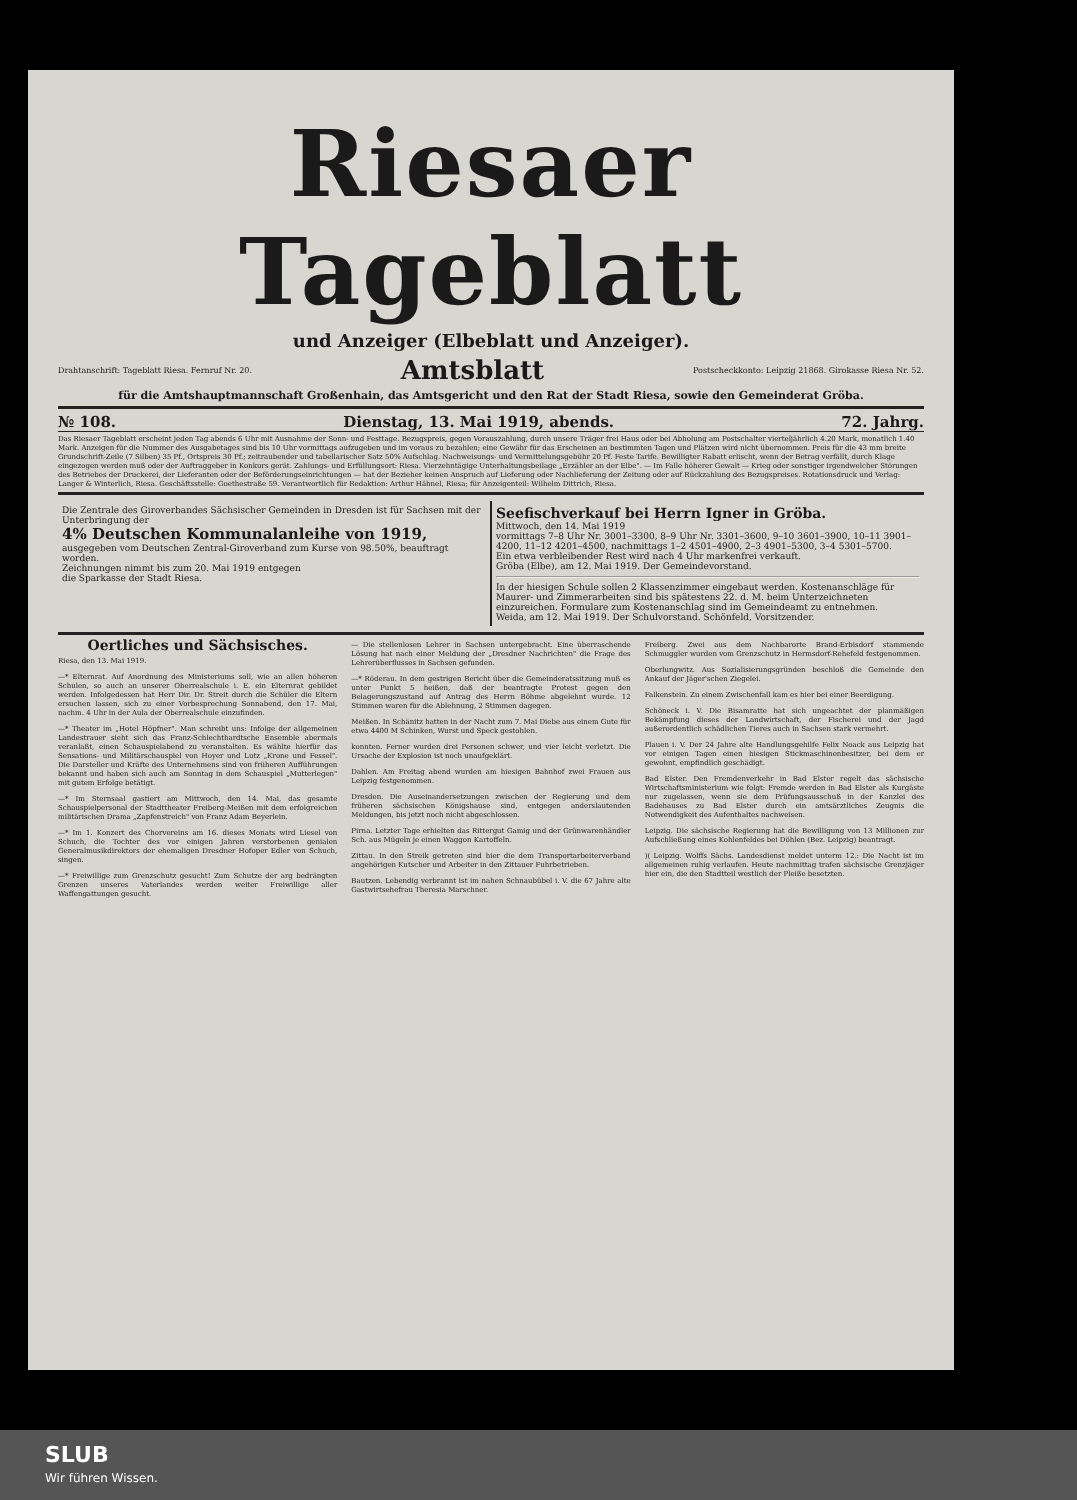Riesaer Tageblatt
und Anzeiger (Elbeblatt und Anzeiger).
Drahtanschrift: Tageblatt Riesa. Fernruf Nr. 20. Amtsblatt Postscheckkonto: Leipzig 21868. Girokasse Riesa Nr. 52.
für die Amtshauptmannschaft Großenhain, das Amtsgericht und den Rat der Stadt Riesa, sowie den Gemeinderat Gröba.
№ 108. Dienstag, 13. Mai 1919, abends. 72. Jahrg.
Das Riesaer Tageblatt erscheint jeden Tag abends 6 Uhr mit Ausnahme der Sonn- und Festtage. Bezugspreis, gegen Vorauszahlung, durch unsere Träger frei Haus oder bei Abholung am Postschalter vierteljährlich 4.20 Mark, monatlich 1.40 Mark. Anzeigen für die Nummer des Ausgabetages sind bis 10 Uhr vormittags aufzugeben und im voraus zu bezahlen; eine Gewähr für das Erscheinen an bestimmten Tagen und Plätzen wird nicht übernommen. Preis für die 43 mm breite Grundschrift-Zeile (7 Silben) 35 Pf., Ortspreis 30 Pf.; zeitraubender und tabellarischer Satz 50% Aufschlag. Nachweisungs- und Vermittelungsgebühr 20 Pf. Feste Tarife. Bewilligter Rabatt erlischt, wenn der Betrag verfällt, durch Klage eingezogen werden muß oder der Auftraggeber in Konkurs gerät. Zahlungs- und Erfüllungsort: Riesa. Vierzehntägige Unterhaltungsbeilage „Erzähler an der Elbe". — Im Falle höherer Gewalt — Krieg oder sonstiger irgendwelcher Störungen des Betriebes der Druckerei, der Lieferanten oder der Beförderungseinrichtungen — hat der Bezieher keinen Anspruch auf Lieferung oder Nachlieferung der Zeitung oder auf Rückzahlung des Bezugspreises. Rotationsdruck und Verlag: Langer & Winterlich, Riesa. Geschäftsstelle: Goethestraße 59. Verantwortlich für Redaktion: Arthur Hähnel, Riesa; für Anzeigenteil: Wilhelm Dittrich, Riesa.
Die Zentrale des Giroverbandes Sächsischer Gemeinden in Dresden ist für Sachsen mit der Unterbringung der
4% Deutschen Kommunalanleihe von 1919,
ausgegeben vom Deutschen Zentral-Giroverband zum Kurse von 98.50%, beauftragt worden.
Zeichnungen nimmt bis zum 20. Mai 1919 entgegen
die Sparkasse der Stadt Riesa.
Seefischverkauf bei Herrn Igner in Gröba.
Mittwoch, den 14. Mai 1919
vormittags 7–8 Uhr Nr. 3001–3300, 8–9 Uhr Nr. 3301–3600, 9–10 3601–3900, 10–11 3901–4200, 11–12 4201–4500, nachmittags 1–2 4501–4900, 2–3 4901–5300, 3–4 5301–5700.
Ein etwa verbleibender Rest wird nach 4 Uhr markenfrei verkauft.
Gröba (Elbe), am 12. Mai 1919. Der Gemeindevorstand.
In der hiesigen Schule sollen 2 Klassenzimmer eingebaut werden. Kostenanschläge für Maurer- und Zimmerarbeiten sind bis spätestens 22. d. M. beim Unterzeichneten einzureichen. Formulare zum Kostenanschlag sind im Gemeindeamt zu entnehmen.
Weida, am 12. Mai 1919. Der Schulvorstand. Schönfeld, Vorsitzender.
Oertliches und Sächsisches.
Riesa, den 13. Mai 1919.
—* Elternrat. Auf Anordnung des Ministeriums soll, wie an allen höheren Schulen, so auch an unserer Oberrealschule i. E. ein Elternrat gebildet werden. Infolgedessen hat Herr Dir. Dr. Streit durch die Schüler die Eltern ersuchen lassen, sich zu einer Vorbesprechung Sonnabend, den 17. Mai, nachm. 4 Uhr in der Aula der Oberrealschule einzufinden.
—* Theater im „Hotel Höpfner". Man schreibt uns: Infolge der allgemeinen Landestrauer sieht sich das Franz-Schlechthardtsche Ensemble abermals veranlaßt, einen Schauspielabend zu veranstalten. Es wählte hierfür das Sensations- und Militärschauspiel von Hoyer und Lutz „Krone und Fessel". Die Darsteller und Kräfte des Unternehmens sind von früheren Aufführungen bekannt und haben sich auch am Sonntag in dem Schauspiel „Mutterlegen" mit gutem Erfolge betätigt.
—* Im Sternsaal gastiert am Mittwoch, den 14. Mai, das gesamte Schauspielpersonal der Stadttheater Freiberg-Meißen mit dem erfolgreichen militärischen Drama „Zapfenstreich" von Franz Adam Beyerlein.
—* Im 1. Konzert des Chorvereins am 16. dieses Monats wird Liesel von Schuch, die Tochter des vor einigen Jahren verstorbenen genialen Generalmusikdirektors der ehemaligen Dresdner Hofoper Edler von Schuch, singen.
—* Freiwillige zum Grenzschutz gesucht! Zum Schutze der arg bedrängten Grenzen unseres Vaterlandes werden weiter Freiwillige aller Waffengattungen gesucht.
— Die stellenlosen Lehrer in Sachsen untergebracht. Eine überraschende Lösung hat nach einer Meldung der „Dresdner Nachrichten" die Frage des Lehrerüberflusses in Sachsen gefunden.
—* Röderau. In dem gestrigen Bericht über die Gemeinderatssitzung muß es unter Punkt 5 heißen, daß der beantragte Protest gegen den Belagerungszustand auf Antrag des Herrn Böhme abgelehnt wurde. 12 Stimmen waren für die Ablehnung, 2 Stimmen dagegen.
Meißen. In Schänitz hatten in der Nacht zum 7. Mai Diebe aus einem Gute für etwa 4400 M Schinken, Wurst und Speck gestohlen.
konnten. Ferner wurden drei Personen schwer, und vier leicht verletzt. Die Ursache der Explosion ist noch unaufgeklärt.
Dahlen. Am Freitag abend wurden am hiesigen Bahnhof zwei Frauen aus Leipzig festgenommen.
Dresden. Die Auseinandersetzungen zwischen der Regierung und dem früheren sächsischen Königshause sind, entgegen anderslautenden Meldungen, bis jetzt noch nicht abgeschlossen.
Pirna. Letzter Tage erhielten das Rittergut Gamig und der Grünwarenhändler Sch. aus Mügeln je einen Waggon Kartoffeln.
Zittau. In den Streik getreten sind hier die dem Transportarbeiterverband angehörigen Kutscher und Arbeiter in den Zittauer Fuhrbetrieben.
Bautzen. Lebendig verbrannt ist im nahen Schnaubübel i. V. die 67 Jahre alte Gastwirtsehefrau Theresia Marschner.
Freiberg. Zwei aus dem Nachbarorte Brand-Erbisdorf stammende Schmuggler wurden vom Grenzschutz in Hermsdorf-Rehefeld festgenommen.
Oberlungwitz. Aus Sozialisierungsgründen beschloß die Gemeinde den Ankauf der Jäger'schen Ziegelei.
Falkenstein. Zu einem Zwischenfall kam es hier bei einer Beerdigung.
Schöneck i. V. Die Bisamratte hat sich ungeachtet der planmäßigen Bekämpfung dieses der Landwirtschaft, der Fischerei und der Jagd außerordentlich schädlichen Tieres auch in Sachsen stark vermehrt.
Plauen i. V. Der 24 Jahre alte Handlungsgehilfe Felix Noack aus Leipzig hat vor einigen Tagen einen hiesigen Stickmaschinenbesitzer, bei dem er gewohnt, empfindlich geschädigt.
Bad Elster. Den Fremdenverkehr in Bad Elster regelt das sächsische Wirtschaftsministerium wie folgt: Fremde werden in Bad Elster als Kurgäste nur zugelassen, wenn sie dem Prüfungsausschuß in der Kanzlei des Badehauses zu Bad Elster durch ein amtsärztliches Zeugnis die Notwendigkeit des Aufenthaltes nachweisen.
Leipzig. Die sächsische Regierung hat die Bewilligung von 13 Millionen zur Aufschließung eines Kohlenfeldes bei Döhlen (Bez. Leipzig) beantragt.
)( Leipzig. Wolffs Sächs. Landesdienst meldet unterm 12.: Die Nacht ist im allgemeinen ruhig verlaufen. Heute nachmittag trafen sächsische Grenzjäger hier ein, die den Stadtteil westlich der Pleiße besetzten.
SLUB
Wir führen Wissen.